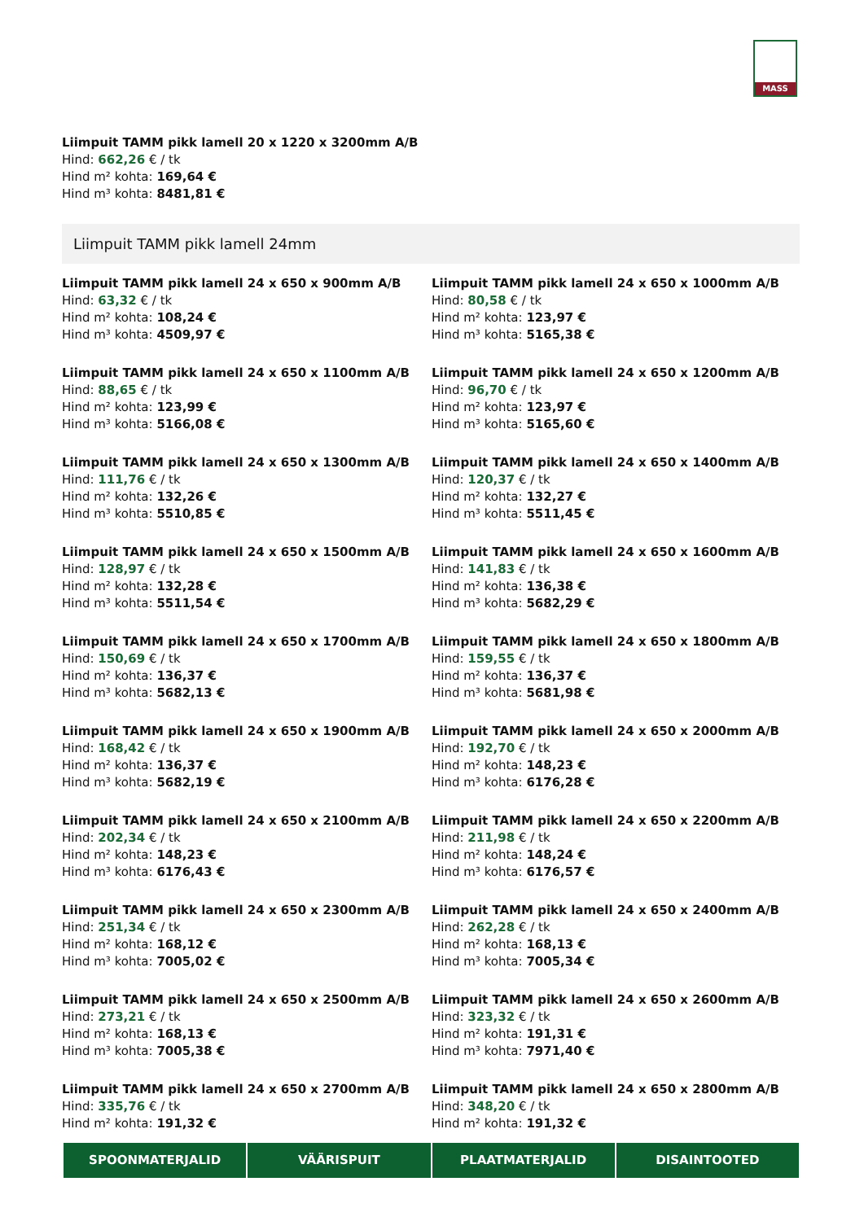MASS
Liimpuit TAMM pikk lamell 20 x 1220 x 3200mm A/B
Hind: 662,26 € / tk
Hind m² kohta: 169,64 €
Hind m³ kohta: 8481,81 €
Liimpuit TAMM pikk lamell 24mm
Liimpuit TAMM pikk lamell 24 x 650 x 900mm A/B
Hind: 63,32 € / tk
Hind m² kohta: 108,24 €
Hind m³ kohta: 4509,97 €
Liimpuit TAMM pikk lamell 24 x 650 x 1000mm A/B
Hind: 80,58 € / tk
Hind m² kohta: 123,97 €
Hind m³ kohta: 5165,38 €
Liimpuit TAMM pikk lamell 24 x 650 x 1100mm A/B
Hind: 88,65 € / tk
Hind m² kohta: 123,99 €
Hind m³ kohta: 5166,08 €
Liimpuit TAMM pikk lamell 24 x 650 x 1200mm A/B
Hind: 96,70 € / tk
Hind m² kohta: 123,97 €
Hind m³ kohta: 5165,60 €
Liimpuit TAMM pikk lamell 24 x 650 x 1300mm A/B
Hind: 111,76 € / tk
Hind m² kohta: 132,26 €
Hind m³ kohta: 5510,85 €
Liimpuit TAMM pikk lamell 24 x 650 x 1400mm A/B
Hind: 120,37 € / tk
Hind m² kohta: 132,27 €
Hind m³ kohta: 5511,45 €
Liimpuit TAMM pikk lamell 24 x 650 x 1500mm A/B
Hind: 128,97 € / tk
Hind m² kohta: 132,28 €
Hind m³ kohta: 5511,54 €
Liimpuit TAMM pikk lamell 24 x 650 x 1600mm A/B
Hind: 141,83 € / tk
Hind m² kohta: 136,38 €
Hind m³ kohta: 5682,29 €
Liimpuit TAMM pikk lamell 24 x 650 x 1700mm A/B
Hind: 150,69 € / tk
Hind m² kohta: 136,37 €
Hind m³ kohta: 5682,13 €
Liimpuit TAMM pikk lamell 24 x 650 x 1800mm A/B
Hind: 159,55 € / tk
Hind m² kohta: 136,37 €
Hind m³ kohta: 5681,98 €
Liimpuit TAMM pikk lamell 24 x 650 x 1900mm A/B
Hind: 168,42 € / tk
Hind m² kohta: 136,37 €
Hind m³ kohta: 5682,19 €
Liimpuit TAMM pikk lamell 24 x 650 x 2000mm A/B
Hind: 192,70 € / tk
Hind m² kohta: 148,23 €
Hind m³ kohta: 6176,28 €
Liimpuit TAMM pikk lamell 24 x 650 x 2100mm A/B
Hind: 202,34 € / tk
Hind m² kohta: 148,23 €
Hind m³ kohta: 6176,43 €
Liimpuit TAMM pikk lamell 24 x 650 x 2200mm A/B
Hind: 211,98 € / tk
Hind m² kohta: 148,24 €
Hind m³ kohta: 6176,57 €
Liimpuit TAMM pikk lamell 24 x 650 x 2300mm A/B
Hind: 251,34 € / tk
Hind m² kohta: 168,12 €
Hind m³ kohta: 7005,02 €
Liimpuit TAMM pikk lamell 24 x 650 x 2400mm A/B
Hind: 262,28 € / tk
Hind m² kohta: 168,13 €
Hind m³ kohta: 7005,34 €
Liimpuit TAMM pikk lamell 24 x 650 x 2500mm A/B
Hind: 273,21 € / tk
Hind m² kohta: 168,13 €
Hind m³ kohta: 7005,38 €
Liimpuit TAMM pikk lamell 24 x 650 x 2600mm A/B
Hind: 323,32 € / tk
Hind m² kohta: 191,31 €
Hind m³ kohta: 7971,40 €
Liimpuit TAMM pikk lamell 24 x 650 x 2700mm A/B
Hind: 335,76 € / tk
Hind m² kohta: 191,32 €
Liimpuit TAMM pikk lamell 24 x 650 x 2800mm A/B
Hind: 348,20 € / tk
Hind m² kohta: 191,32 €
SPOONMATERJALID VÄÄRISPUIT PLAATMATERJALID DISAINTOOTED